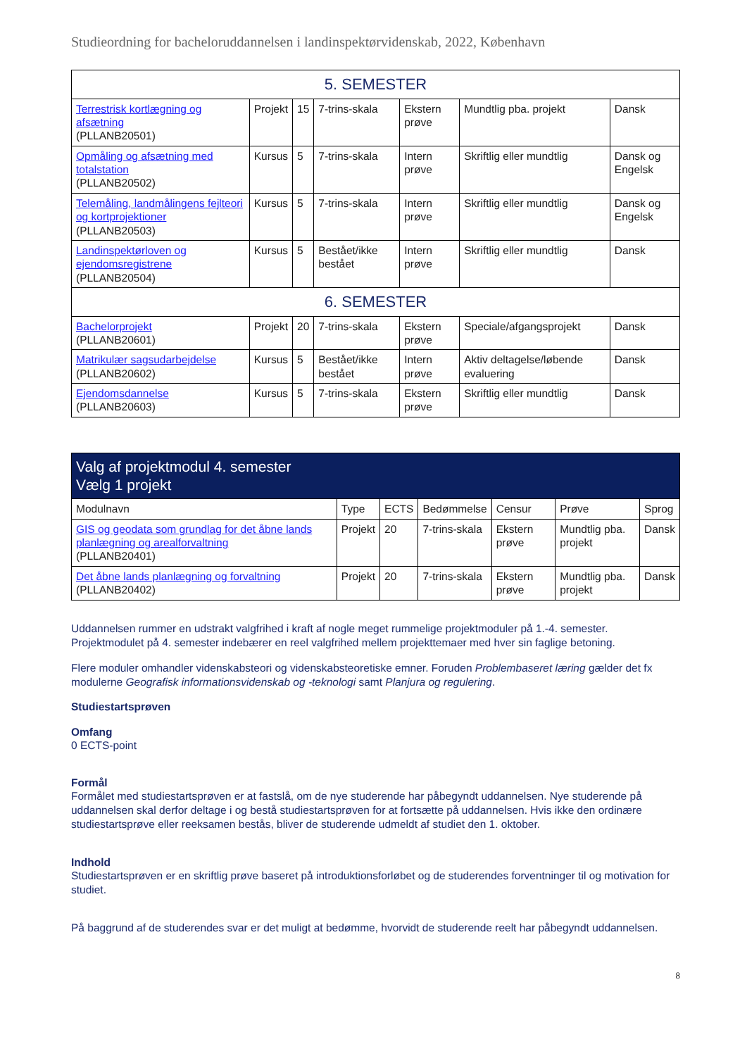Studieordning for bacheloruddannelsen i landinspektørvidenskab, 2022, København
| 5. SEMESTER | | | | | | |
| --- | --- | --- | --- | --- | --- | --- |
| Terrestrisk kortlægning og afsætning (PLLANB20501) | Projekt | 15 | 7-trins-skala | Ekstern prøve | Mundtlig pba. projekt | Dansk |
| Opmåling og afsætning med totalstation (PLLANB20502) | Kursus | 5 | 7-trins-skala | Intern prøve | Skriftlig eller mundtlig | Dansk og Engelsk |
| Telemåling, landmålingens fejlteori og kortprojektioner (PLLANB20503) | Kursus | 5 | 7-trins-skala | Intern prøve | Skriftlig eller mundtlig | Dansk og Engelsk |
| Landinspektørloven og ejendomsregistrene (PLLANB20504) | Kursus | 5 | Bestået/ikke bestået | Intern prøve | Skriftlig eller mundtlig | Dansk |
| 6. SEMESTER | | | | | | |
| Bachelorprojekt (PLLANB20601) | Projekt | 20 | 7-trins-skala | Ekstern prøve | Speciale/afgangsprojekt | Dansk |
| Matrikulær sagsudarbejdelse (PLLANB20602) | Kursus | 5 | Bestået/ikke bestået | Intern prøve | Aktiv deltagelse/løbende evaluering | Dansk |
| Ejendomsdannelse (PLLANB20603) | Kursus | 5 | 7-trins-skala | Ekstern prøve | Skriftlig eller mundtlig | Dansk |
| Valg af projektmodul 4. semester Vælg 1 projekt | | | | | | |
| --- | --- | --- | --- | --- | --- | --- |
| Modulnavn | Type | ECTS | Bedømmelse | Censur | Prøve | Sprog |
| GIS og geodata som grundlag for det åbne lands planlægning og arealforvaltning (PLLANB20401) | Projekt | 20 | 7-trins-skala | Ekstern prøve | Mundtlig pba. projekt | Dansk |
| Det åbne lands planlægning og forvaltning (PLLANB20402) | Projekt | 20 | 7-trins-skala | Ekstern prøve | Mundtlig pba. projekt | Dansk |
Uddannelsen rummer en udstrakt valgfrihed i kraft af nogle meget rummelige projektmoduler på 1.-4. semester. Projektmodulet på 4. semester indebærer en reel valgfrihed mellem projekttemaer med hver sin faglige betoning.
Flere moduler omhandler videnskabsteori og videnskabsteoretiske emner. Foruden Problembaseret læring gælder det fx modulerne Geografisk informationsvidenskab og -teknologi samt Planjura og regulering.
Studiestartsprøven
Omfang
0 ECTS-point
Formål
Formålet med studiestartsprøven er at fastslå, om de nye studerende har påbegyndt uddannelsen. Nye studerende på uddannelsen skal derfor deltage i og bestå studiestartsprøven for at fortsætte på uddannelsen. Hvis ikke den ordinære studiestartsprøve eller reeksamen bestås, bliver de studerende udmeldt af studiet den 1. oktober.
Indhold
Studiestartsprøven er en skriftlig prøve baseret på introduktionsforløbet og de studerendes forventninger til og motivation for studiet.
På baggrund af de studerendes svar er det muligt at bedømme, hvorvidt de studerende reelt har påbegyndt uddannelsen.
8